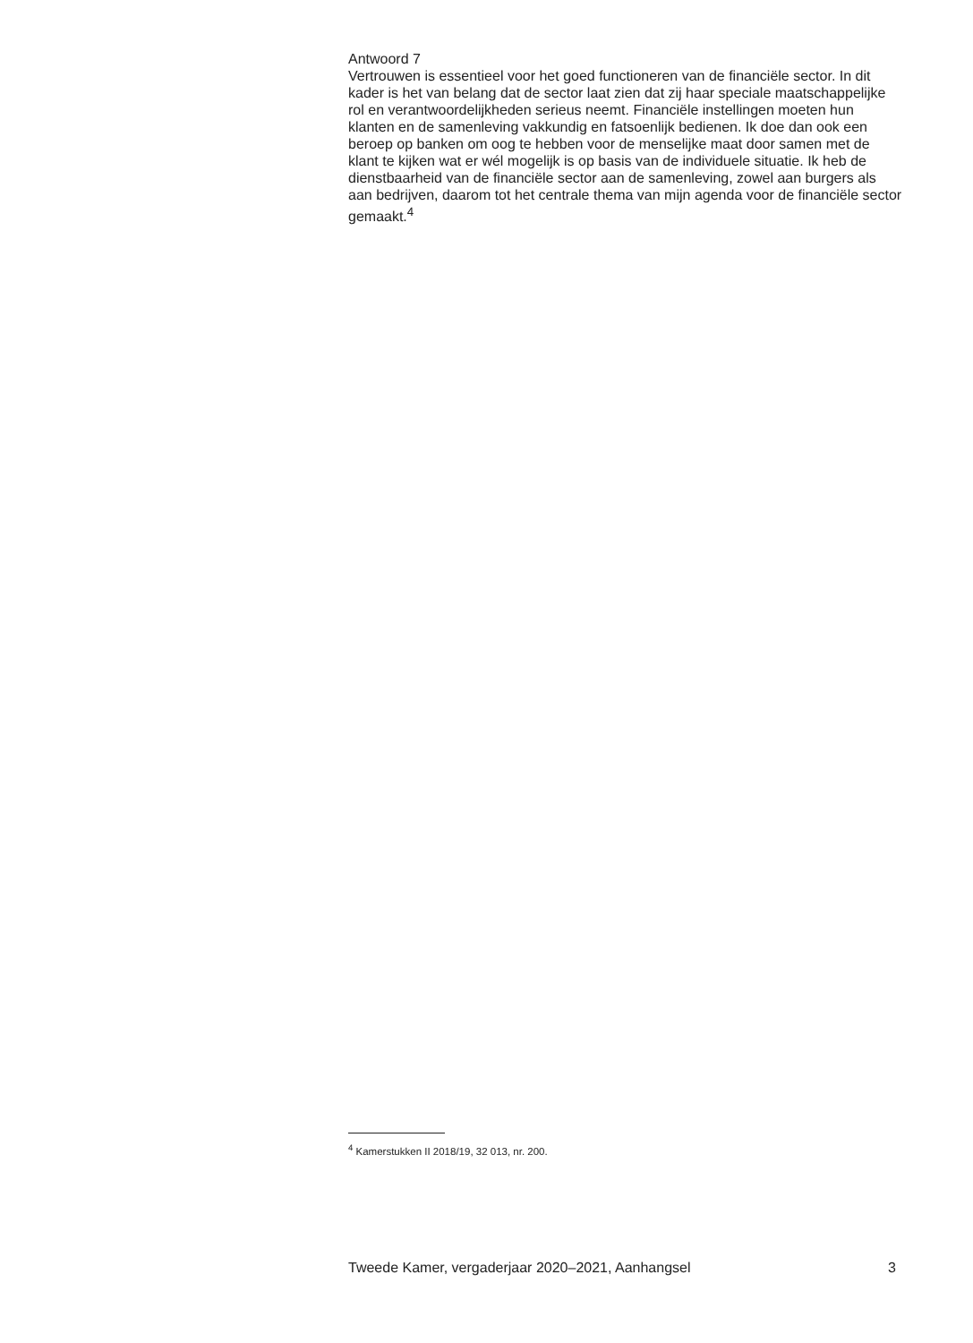Antwoord 7
Vertrouwen is essentieel voor het goed functioneren van de financiële sector. In dit kader is het van belang dat de sector laat zien dat zij haar speciale maatschappelijke rol en verantwoordelijkheden serieus neemt. Financiële instellingen moeten hun klanten en de samenleving vakkundig en fatsoenlijk bedienen. Ik doe dan ook een beroep op banken om oog te hebben voor de menselijke maat door samen met de klant te kijken wat er wél mogelijk is op basis van de individuele situatie. Ik heb de dienstbaarheid van de financiële sector aan de samenleving, zowel aan burgers als aan bedrijven, daarom tot het centrale thema van mijn agenda voor de financiële sector gemaakt.<sup>4</sup>
<sup>4</sup> Kamerstukken II 2018/19, 32 013, nr. 200.
Tweede Kamer, vergaderjaar 2020–2021, Aanhangsel 3